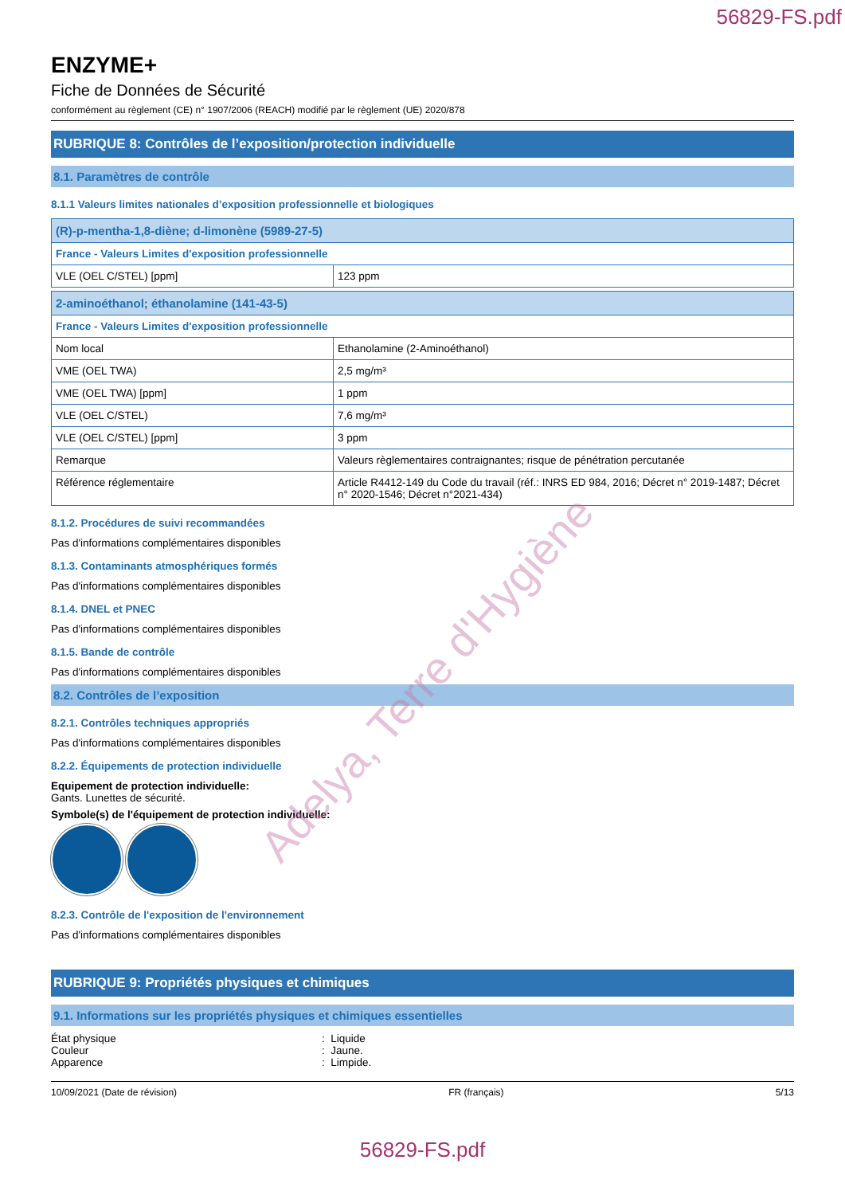56829-FS.pdf
ENZYME+
Fiche de Données de Sécurité
conformément au règlement (CE) n° 1907/2006 (REACH) modifié par le règlement (UE) 2020/878
RUBRIQUE 8: Contrôles de l’exposition/protection individuelle
8.1. Paramètres de contrôle
8.1.1 Valeurs limites nationales d’exposition professionnelle et biologiques
| (R)-p-mentha-1,8-diène; d-limonène (5989-27-5) | |
| France - Valeurs Limites d'exposition professionnelle | |
| VLE (OEL C/STEL) [ppm] | 123 ppm |
| 2-aminoéthanol; éthanolamine (141-43-5) | |
| France - Valeurs Limites d'exposition professionnelle | |
| Nom local | Ethanolamine (2-Aminoéthanol) |
| VME (OEL TWA) | 2,5 mg/m³ |
| VME (OEL TWA) [ppm] | 1 ppm |
| VLE (OEL C/STEL) | 7,6 mg/m³ |
| VLE (OEL C/STEL) [ppm] | 3 ppm |
| Remarque | Valeurs règlementaires contraignantes; risque de pénétration percutanée |
| Référence réglementaire | Article R4412-149 du Code du travail (réf.: INRS ED 984, 2016; Décret n° 2019-1487; Décret n° 2020-1546; Décret n°2021-434) |
8.1.2. Procédures de suivi recommandées
Pas d'informations complémentaires disponibles
8.1.3. Contaminants atmosphériques formés
Pas d'informations complémentaires disponibles
8.1.4. DNEL et PNEC
Pas d'informations complémentaires disponibles
8.1.5. Bande de contrôle
Pas d'informations complémentaires disponibles
8.2. Contrôles de l’exposition
8.2.1. Contrôles techniques appropriés
Pas d'informations complémentaires disponibles
8.2.2. Équipements de protection individuelle
Equipement de protection individuelle:
Gants. Lunettes de sécurité.
Symbole(s) de l'équipement de protection individuelle:
8.2.3. Contrôle de l'exposition de l'environnement
Pas d'informations complémentaires disponibles
RUBRIQUE 9: Propriétés physiques et chimiques
9.1. Informations sur les propriétés physiques et chimiques essentielles
État physique: Liquide
Couleur: Jaune.
Apparence: Limpide.
10/09/2021 (Date de révision) FR (français) 5/13
56829-FS.pdf
Adelya, Terre d'Hygiène